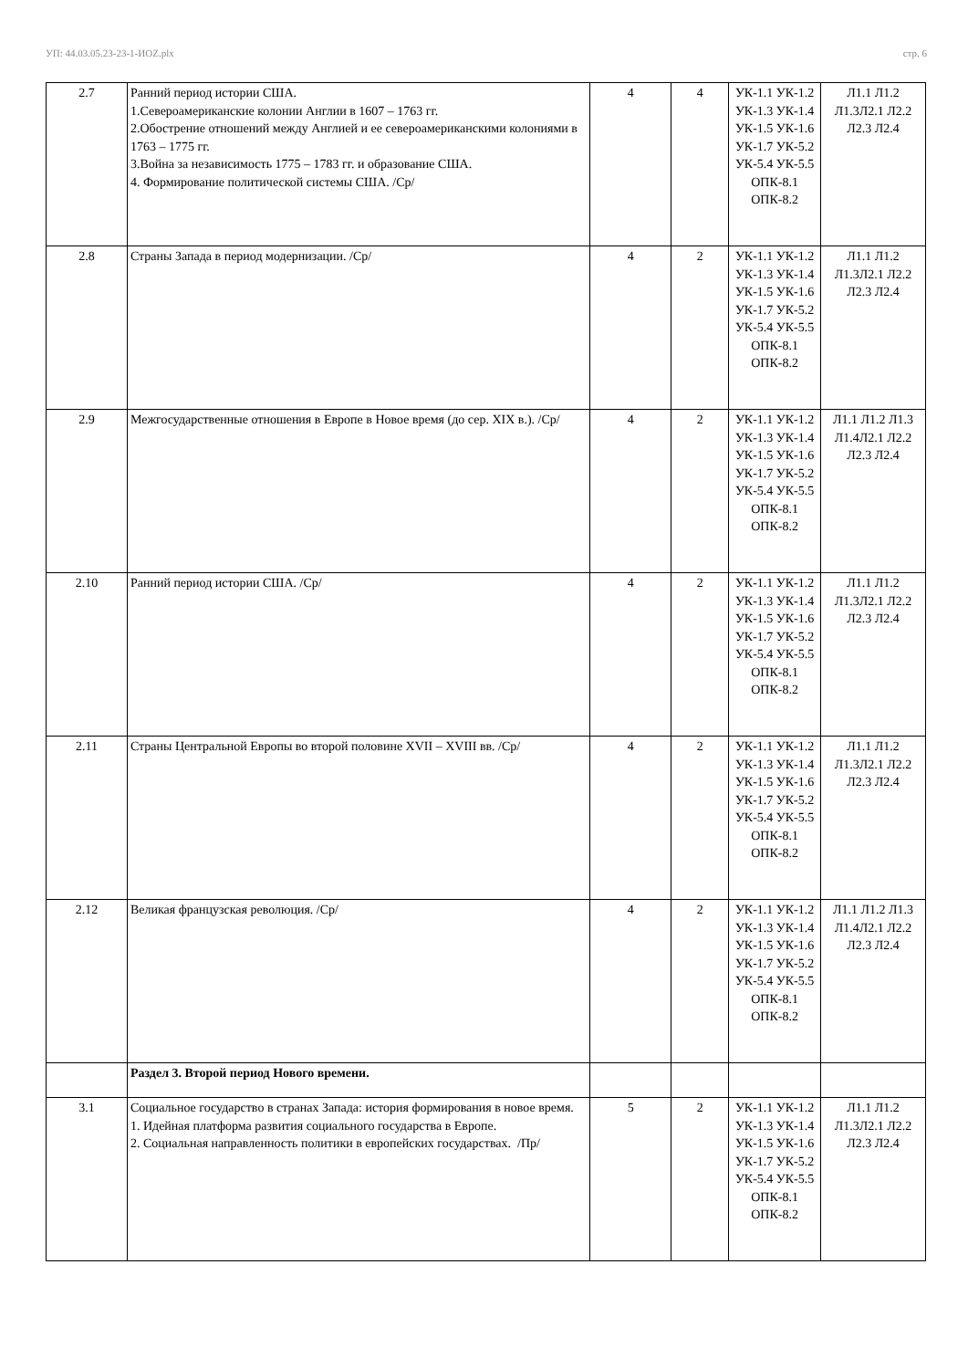УП: 44.03.05.23-23-1-ИОZ.plx стр. 6
| 2.7 | Ранний период истории США. 1.Североамериканские колонии Англии в 1607 – 1763 гг. 2.Обострение отношений между Англией и ее североамериканскими колониями в 1763 – 1775 гг. 3.Война за независимость 1775 – 1783 гг. и образование США. 4. Формирование политической системы США. /Ср/ | 4 | 4 | УК-1.1 УК-1.2 УК-1.3 УК-1.4 УК-1.5 УК-1.6 УК-1.7 УК-5.2 УК-5.4 УК-5.5 ОПК-8.1 ОПК-8.2 | Л1.1 Л1.2 Л1.3Л2.1 Л2.2 Л2.3 Л2.4 |
| 2.8 | Страны Запада в период модернизации. /Ср/ | 4 | 2 | УК-1.1 УК-1.2 УК-1.3 УК-1.4 УК-1.5 УК-1.6 УК-1.7 УК-5.2 УК-5.4 УК-5.5 ОПК-8.1 ОПК-8.2 | Л1.1 Л1.2 Л1.3Л2.1 Л2.2 Л2.3 Л2.4 |
| 2.9 | Межгосударственные отношения в Европе в Новое время (до сер. XIX в.). /Ср/ | 4 | 2 | УК-1.1 УК-1.2 УК-1.3 УК-1.4 УК-1.5 УК-1.6 УК-1.7 УК-5.2 УК-5.4 УК-5.5 ОПК-8.1 ОПК-8.2 | Л1.1 Л1.2 Л1.3 Л1.4Л2.1 Л2.2 Л2.3 Л2.4 |
| 2.10 | Ранний период истории США. /Ср/ | 4 | 2 | УК-1.1 УК-1.2 УК-1.3 УК-1.4 УК-1.5 УК-1.6 УК-1.7 УК-5.2 УК-5.4 УК-5.5 ОПК-8.1 ОПК-8.2 | Л1.1 Л1.2 Л1.3Л2.1 Л2.2 Л2.3 Л2.4 |
| 2.11 | Страны Центральной Европы во второй половине XVII – XVIII вв. /Ср/ | 4 | 2 | УК-1.1 УК-1.2 УК-1.3 УК-1.4 УК-1.5 УК-1.6 УК-1.7 УК-5.2 УК-5.4 УК-5.5 ОПК-8.1 ОПК-8.2 | Л1.1 Л1.2 Л1.3Л2.1 Л2.2 Л2.3 Л2.4 |
| 2.12 | Великая французская революция. /Ср/ | 4 | 2 | УК-1.1 УК-1.2 УК-1.3 УК-1.4 УК-1.5 УК-1.6 УК-1.7 УК-5.2 УК-5.4 УК-5.5 ОПК-8.1 ОПК-8.2 | Л1.1 Л1.2 Л1.3 Л1.4Л2.1 Л2.2 Л2.3 Л2.4 |
| | Раздел 3. Второй период Нового времени. | | | | |
| 3.1 | Социальное государство в странах Запада: история формирования в новое время. 1. Идейная платформа развития социального государства в Европе. 2. Социальная направленность политики в европейских государствах. /Пр/ | 5 | 2 | УК-1.1 УК-1.2 УК-1.3 УК-1.4 УК-1.5 УК-1.6 УК-1.7 УК-5.2 УК-5.4 УК-5.5 ОПК-8.1 ОПК-8.2 | Л1.1 Л1.2 Л1.3Л2.1 Л2.2 Л2.3 Л2.4 |